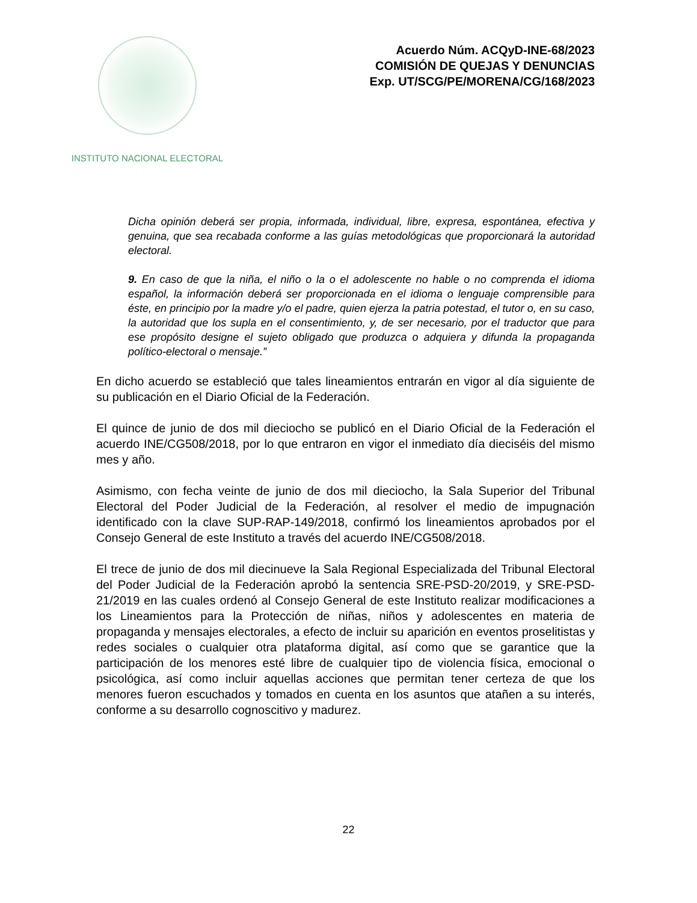INSTITUTO NACIONAL ELECTORAL
Acuerdo Núm. ACQyD-INE-68/2023
COMISIÓN DE QUEJAS Y DENUNCIAS
Exp. UT/SCG/PE/MORENA/CG/168/2023
Dicha opinión deberá ser propia, informada, individual, libre, expresa, espontánea, efectiva y genuina, que sea recabada conforme a las guías metodológicas que proporcionará la autoridad electoral.
9. En caso de que la niña, el niño o la o el adolescente no hable o no comprenda el idioma español, la información deberá ser proporcionada en el idioma o lenguaje comprensible para éste, en principio por la madre y/o el padre, quien ejerza la patria potestad, el tutor o, en su caso, la autoridad que los supla en el consentimiento, y, de ser necesario, por el traductor que para ese propósito designe el sujeto obligado que produzca o adquiera y difunda la propaganda político-electoral o mensaje.”
En dicho acuerdo se estableció que tales lineamientos entrarán en vigor al día siguiente de su publicación en el Diario Oficial de la Federación.
El quince de junio de dos mil dieciocho se publicó en el Diario Oficial de la Federación el acuerdo INE/CG508/2018, por lo que entraron en vigor el inmediato día dieciséis del mismo mes y año.
Asimismo, con fecha veinte de junio de dos mil dieciocho, la Sala Superior del Tribunal Electoral del Poder Judicial de la Federación, al resolver el medio de impugnación identificado con la clave SUP-RAP-149/2018, confirmó los lineamientos aprobados por el Consejo General de este Instituto a través del acuerdo INE/CG508/2018.
El trece de junio de dos mil diecinueve la Sala Regional Especializada del Tribunal Electoral del Poder Judicial de la Federación aprobó la sentencia SRE-PSD-20/2019, y SRE-PSD-21/2019 en las cuales ordenó al Consejo General de este Instituto realizar modificaciones a los Lineamientos para la Protección de niñas, niños y adolescentes en materia de propaganda y mensajes electorales, a efecto de incluir su aparición en eventos proselitistas y redes sociales o cualquier otra plataforma digital, así como que se garantice que la participación de los menores esté libre de cualquier tipo de violencia física, emocional o psicológica, así como incluir aquellas acciones que permitan tener certeza de que los menores fueron escuchados y tomados en cuenta en los asuntos que atañen a su interés, conforme a su desarrollo cognoscitivo y madurez.
22